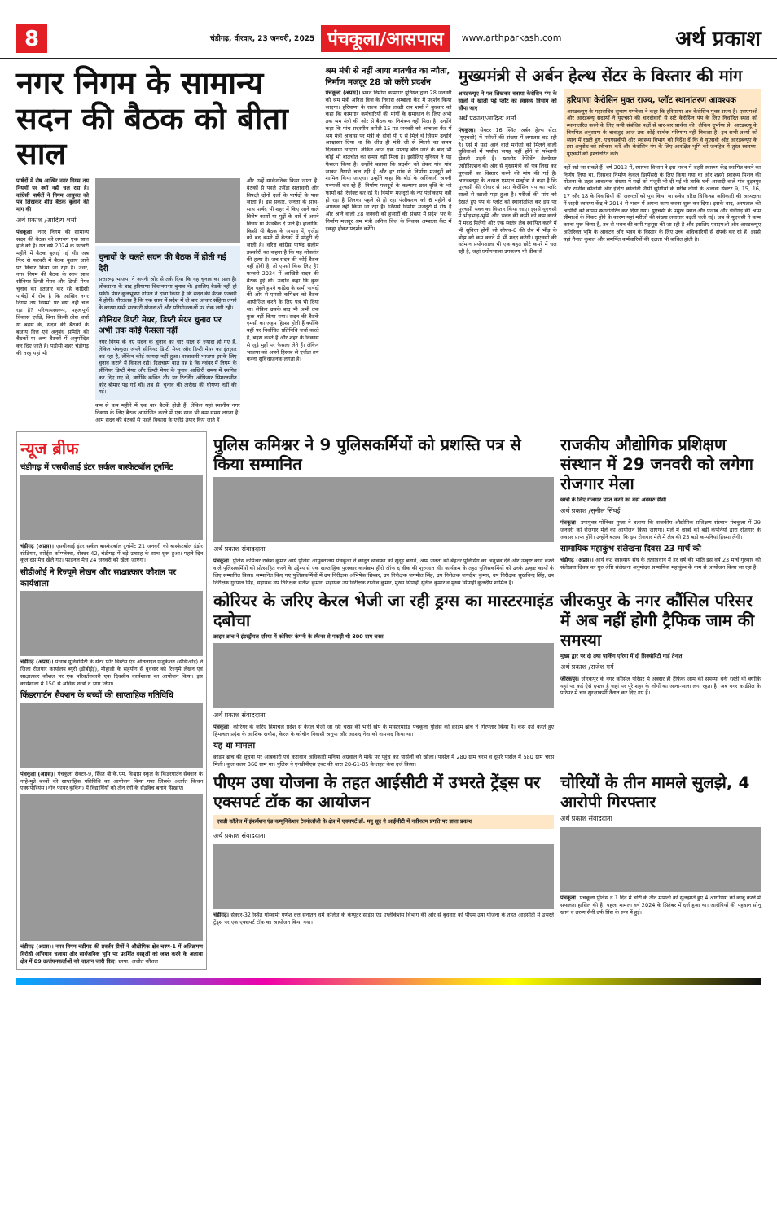8 चंडीगढ़, वीरवार, 23 जनवरी, 2025 पंचकूला/आसपास www.arthparkash.com अर्थ प्रकाश
नगर निगम के सामान्य सदन की बैठक को बीता साल
पार्षदों में रोष आखिर नगर निगम तय नियमों पर क्यों नहीं चल रहा है। कांग्रेसी पार्षदों ने निगम आयुक्त को पत्र लिखकर शीघ्र बैठक बुलाने की मांग की
अर्थ प्रकाश /आदित्य शर्मा
पंचकूला। नगर निगम की सामान्य सदन की बैठक को लगभग एक साल होने को है। गत वर्ष 2024 के फरवरी महीने में बैठक बुलाई गई थी। अब फिर से फरवरी में बैठक बुलाए जाने पर विचार किया जा रहा है। उधर, नगर निगम की बैठक के साथ साथ सीनियर डिप्टी मेयर और डिप्टी मेयर चुनाव का इंतजार कर रहे कांग्रेसी पार्षदों में रोष है कि आखिर नगर निगम तय नियमों पर क्यों नहीं चल रहा है? परिणामस्वरूप, महत्वपूर्ण विकास एजेंडे, बिना किसी ठोस चर्चा या बहस के, सदन की बैठकों के बजाय वित्त एवं अनुबंध समिति की बैठकों या अन्य बैठकों में अनुमोदित कर दिए जाते हैं। पड़ोसी शहर चंडीगढ़ की तरह यहां भी
चुनावों के चलते सदन की बैठक में होती गई देरी
सत्तारूढ़ भाजपा ने अपनी ओर से तर्क दिया कि यह चुनाव का साल है। लोकसभा के बाद हरियाणा विधानसभा चुनाव थे। इसलिए बैठकें नहीं हो सकीं। मेयर कुलभूषण गोयल ने दावा किया है कि सदन की बैठक फरवरी में होगी। गौरतलब है कि एक साल में प्रदेश में दो बार आचार संहिता लगने के कारण सभी सरकारी योजनाओं और परियोजनाओं पर रोक लगी रही।
सीनियर डिप्टी मेयर, डिप्टी मेयर चुनाव पर अभी तक कोई फैसला नहीं
नगर निगम के नए सदन के चुनाव को चार साल से ज्यादा हो गए हैं, लेकिन पंचकूला अपने सीनियर डिप्टी मेयर और डिप्टी मेयर का इंतज़ार कर रहा है, लेकिन कोई फ़ायदा नहीं हुआ। सत्ताधारी भाजपा इसके लिए चुनाव कराने में विफल रही। दिलचस्प बात यह है कि नवंबर में निगम के सीनियर डिप्टी मेयर और डिप्टी मेयर के चुनाव आखिरी समय में स्थगित कर दिए गए थे, क्योंकि कथित तौर पर रिटर्निंग ऑफिसर सिमरनजीत कौर बीमार पड़ गई थीं। तब से, चुनाव की तारीख की घोषणा नहीं की गई।
कम से कम महीने में एक बार बैठकें होती हैं, लेकिन यहां स्थानीय नगर निकाय के लिए बैठक आयोजित करने में एक साल भी कम समय लगता है। आम सदन की बैठकों से पहले विकास के एजेंडे तैयार किए जाते हैं
और उन्हें सार्वजनिक किया जाता है। बैठकों से पहले एजेंडा सत्ताधारी और विपक्षी दोनों दलों के पार्षदों के पास जाता है। इस प्रकार, जनता के साथ-साथ पार्षद भी शहर में किए जाने वाले विशेष कार्यों या मुद्दों के बारे में अपने विचार या फीडबैक दे पाते हैं। हालांकि, किसी भी बैठक के अभाव में, एजेंडा को बंद कमरे में बैठकों में मंजूरी दी जाती है। वरिष्ठ कांग्रेस पार्षद सलीम डबकौरी का कहना है कि यह लोकतंत्र की हत्या है। जब सदन की कोई बैठक नहीं होनी है, तो एमसी किस लिए है? फरवरी 2024 में आखिरी सदन की बैठक हुई थी। उन्होंने कहा कि कुछ दिन पहले हमने कांग्रेस के सभी पार्षदों की ओर से एमसी कमिश्नर को बैठक आयोजित करने के लिए पत्र भी दिया था। लेकिन उसके बाद भी अभी तक कुछ नहीं किया गया। सदन की बैठकें एमसी का अहम हिस्सा होती हैं क्योंकि यहीं पर निर्वाचित प्रतिनिधि चर्चा करते हैं, बहस करते हैं और शहर के विकास से जुड़े मुद्दों पर फैसला लेते हैं। लेकिन भाजपा को अपने हिसाब से एजेंडा तय करना सुविधाजनक लगता है।
श्रम मंत्री से नहीं आया बातचीत का न्यौता, निर्माण मजदूर 28 को करेंगे प्रदर्शन
पंचकूला (अप्रस)। भवन निर्माण कामगार यूनियन द्वारा 28 जनवरी को श्रम मंत्री अनिल विज के निवास अम्बाला कैंट में प्रदर्शन किया जाएगा। हरियाणा के राज्य सचिव लच्छी राम शर्मा ने बुधवार को कहा कि कामगार कर्मचारियों की मांगों के समाधान के लिए अभी तक श्रम मंत्री की ओर से बैठक का निमंत्रण नहीं मिला है। उन्होंने कहा कि पांच सदस्यीय कमेटी 15 गत जनवरी को अम्बाला कैंट में श्रम मंत्री आवास पर मंत्री के दोनों पी ए से मिले थे जिसमें उन्होंने आश्वासन दिया था कि शीघ्र ही मंत्री जी से मिलने का समय दिलवाया जाएगा। लेकिन आज एक सप्ताह बीत जाने के बाद भी कोई भी बातचीत का समय नहीं मिला है। इसीलिए यूनियन ने यह फैसला किया है। उन्होंने बताया कि प्रदर्शन को लेकर गांव गांव जाकर तैयारी चल रही है और हर गांव से निर्माण मजदूरों को शामिल किया जाएगा। उन्होंने कहा कि बोर्ड के अधिकारी अपनी मनमर्जी कर रहे हैं। निर्माण मजदूरों के कल्याण छात्र वृत्ति के भरे फार्मों को रिजेक्ट कर रहे हैं। निर्माण मजदूरों के नए पंजीकरण नहीं हो रहा है जिनका पहले से हो रहा पंजीकरण को 6 महीने से अपरूव नहीं किया जा रहा है। जिससे निर्माण मजदूरों में रोष है और आने वाली 28 जनवरी को हजारों की संख्या में प्रदेश भर के निर्माण मजदूर श्रम मंत्री अनिल विज के निवास अम्बाला कैंट में इकट्ठा होकर प्रदर्शन करेंगे।
मुख्यमंत्री से अर्बन हेल्थ सेंटर के विस्तार की मांग
आरडब्ल्यूए ने पत्र लिखकर बताया केरोसिन पंप के सालों से खाली पड़े प्लॉट को स्वास्थ्य विभाग को सौंपा जाए
अर्थ प्रकाश/आदित्य शर्मा
पंचकूला। सेक्टर 16 स्थित अर्बन हेल्थ सेंटर (यूएचसी) में मरीजों की संख्या में लगातार बढ़ रही है। ऐसे में यहां आने वाले मरीजों को मिलने वाली सुविधाओं में पर्याप्त जगह नहीं होने से परेशानी झेलनी पड़ती है। स्थानीय रेजिडेंट वेलफेयर एसोसिएशन की ओर से मुख्यमंत्री को पत्र लिख कर यूएचसी का विस्तार करने की मांग की गई है। आरडब्ल्यूए के अध्यक्ष एमएल मल्होत्रा ने कहा है कि यूएचसी की दीवार से सटा केरोसिन पंप का प्लॉट सालों से खाली पड़ा हुआ है। मरीजों की मांग को देखते हुए पंप के प्लॉट को स्थानांतरित कर इस पर यूएचसी भवन का विस्तार किया जाए। इससे यूएचसी में भीड़भाड़-भूमि और भवन की कमी को कम करने में मदद मिलेगी और एक स्वतंत्र लैब स्थापित करने में भी सुविधा होगी जो सीएच-6 की लैब में भीड़ के बोझ को कम करने में भी मदद करेगी। यूएचसी की वर्तमान प्रयोगशाला भी एक बहुत छोटे कमरे में चल रही है, जहां प्रयोगशाला उपकरण भी ठीक से
हरियाणा केरोसिन मुक्त राज्य, प्लॉट स्थानांतरण आवश्यक
आरडब्ल्यूए के महासचिव सुभाष पपनेजा ने कहा कि हरियाणा अब केरोसिन मुक्त राज्य है। एसएमओ और आरडब्ल्यू सदस्यों ने यूएचसी की चारदीवारी से सटे केरोसिन पंप के लिए निर्धारित स्थल को स्थानांतरित करने के लिए सभी संबंधित पक्षों से बार-बार प्रार्थना की। लेकिन दुर्भाग्य से, आरडब्ल्यू के नियमित अनुसरण के बावजूद आज तक कोई सार्थक परिणाम नहीं निकला है। इन सभी तथ्यों को ध्यान में रखते हुए, एचएसवीपी और स्वास्थ्य विभाग को निर्देश दें कि वे यूएसवी और आरडब्ल्यूए के इस अनुरोध को स्वीकार करें और केरोसिन पंप के लिए आरक्षित भूमि को जनहित में तुरंत स्वास्थ्य-यूएचसी को हस्तांतरित करें।
नहीं रखे जा सकते हैं। वर्ष 2013 में, स्वास्थ्य विभाग ने इस भवन में शहरी स्वास्थ्य केंद्र स्थापित करने का निर्णय लिया था, जिसका निर्माण केवल डिस्पेंसरी के लिए किया गया था और शहरी स्वास्थ्य मिशन की योजना के तहत आवश्यक संख्या में पदों को मंजूरी भी दी गई थी ताकि घनी आबादी वाले गांव बुड़नपुर और राजीव कॉलोनी और इंदिरा कॉलोनी जैसी झुग्गियों के गरीब लोगों के अलावा सेक्टर 9, 15, 16, 17 और 18 के निवासियों की जरूरतों को पूरा किया जा सके। वरिष्ठ चिकित्सा अधिकारी की अध्यक्षता में शहरी स्वास्थ्य केंद्र ने 2014 से भवन में अपना काम करना शुरू कर दिया। इसके बाद, अस्पताल की ओपीडी को वापस स्थानांतरित कर दिया गया। यूएचसी के प्रमुख स्थान और पंजाब और चंडीगढ़ की आम सीमाओं के निकट होने के कारण यहां मरीजों की संख्या लगातार बढ़ती चली गई। जब से यूएचसी ने काम करना शुरू किया है, तब से भवन की कमी महसूस की जा रही है और इसलिए एसएमओ और आरडब्ल्यूए अतिरिक्त भूमि के आवंटन और भवन के विस्तार के लिए उच्च अधिकारियों से संपर्क कर रहे हैं। इससे यहां तैनात कुशल और समर्पित कर्मचारियों की दक्षता भी बाधित होती है।
न्यूज ब्रीफ
चंडीगढ़ में एसबीआई इंटर सर्कल बास्केटबॉल टूर्नामेंट
चंडीगढ़ (अप्रस)। एसबीआई इंटर सर्कल बास्केटबॉल टूर्नामेंट 21 जनवरी को बास्केटबॉल इंडोर स्टेडियम, स्पोर्ट्स कॉम्प्लेक्स, सेक्टर 42, चंडीगढ़ में बड़े उत्साह के साथ शुरू हुआ। पहले दिन कुल दस मैच खेले गए। फाइनल मैच 24 जनवरी को खेला जाएगा।
सीडीओई ने रिज्यूमे लेखन और साक्षात्कार कौशल पर कार्यशाला
चंडीगढ़ (अप्रस)। पंजाब यूनिवर्सिटी के सेंटर फॉर डिस्टेंस एंड ऑनलाइन एजुकेशन (सीडीओई) ने जिला रोजगार कार्यालय ब्यूरो (डीबीईई), मोहाली के सहयोग से बुधवार को रिज्यूमे लेखन एवं साक्षात्कार कौशल पर एक परिवर्तनकारी एक दिवसीय कार्यशाला का आयोजन किया। इस कार्यशाला में 150 से अधिक छात्रों ने भाग लिया।
किंडरगार्टन सैक्शन के बच्चों की साप्ताहिक गतिविधि
पंचकूला (अप्रस)। पंचकूला सेक्टर-9, स्थित बी.के.एम. विश्वास स्कूल के किंडरगार्टन सैक्शन के नन्हे-मुन्ने बच्चों की साप्ताहिक गतिविधि का आयोजन किया गया जिसके अंतर्गत किचन एक्सपीरियंस (नॉन फायर कुकिंग) में विद्यार्थियों को तीन रंगों के सैंडविच बनाने सिखाए।
चंडीगढ़ (अप्रस)। नगर निगम चंडीगढ़ की प्रवर्तन टीमों ने औद्योगिक क्षेत्र चरण-1 में अतिक्रमण विरोधी अभियान चलाया और सार्वजनिक भूमि पर प्रदर्शित वस्तुओं को जब्त करने के अलावा क्षेत्र में 89 उल्लंघनकर्ताओं को चालान जारी किए। छाया: अजीत कौशल
पुलिस कमिश्नर ने 9 पुलिसकर्मियों को प्रशस्ति पत्र से किया सम्मानित
अर्थ प्रकाश संवाददाता
पंचकूला। पुलिस कमिश्नर राकेश कुमार आर्य पुलिस आयुक्तालय पंचकूला ने कानून व्यवस्था को सुदृढ़ बनाने, आम जनता को बेहतर पुलिसिंग का अनुभव देने और उत्कृष्ट कार्य करने वाले पुलिसकर्मियों को प्रोत्साहित करने के उद्देश्य से एक साप्ताहिक पुरस्कार कार्यक्रम हीरो ऑफ द वीक की शुरुआत थी। कार्यक्रम के तहत पुलिसकर्मियों को उनके उत्कृष्ट कार्यों के लिए सम्मानित किया। सम्मानित किए गए पुलिसकर्मियों में उप निरीक्षक अभिषेक छिब्बर, उप निरीक्षक जगमीत सिंह, उप निरीक्षक जगदीश कुमार, उप निरीक्षक सुखविन्द्र सिंह, उप निरीक्षक गुरपाल सिंह, सहायक उप निरीक्षक सतीश कुमार, सहायक उप निरीक्षक राजीव कुमार, मुख्य सिपाही सुनील कुमार व मुख्य सिपाही कुलदीप शामिल हैं।
राजकीय औद्योगिक प्रशिक्षण संस्थान में 29 जनवरी को लगेगा रोजगार मेला
छात्रों के लिए रोजगार प्राप्त करने का बडा अवसरः डीसी
अर्थ प्रकाश /सुनील सिंघई
पंचकूला। उपायुक्त मोनिका गुप्ता ने बताया कि राजकीय औद्योगिक प्रशिक्षण संस्थान पंचकूला में 29 जनवरी को रोजगार मेले का आयोजन किया जाएगा। मेले में छात्रों को बडी कंपनियों द्वारा रोजगार के अवसर प्राप्त होंगे। उन्होंने बताया कि इस रोजगार मेले में क्षेत्र की 25 बडी कम्पनियां हिस्सा लेंगी।
सामायिक महाकुंभ संलेखना दिवस 23 मार्च को
चंडीगढ़ (अप्रस)। आर्य वज्र स्वाध्याय संघ के तत्वावधान में हर वर्ष की भांति इस वर्ष 23 मार्च गुरुवार को संलेखना दिवस का गुरु श्रेष्ठि संलेखना अनुमोदन सामायिक महाकुंभ के नाम से आयोजन किया जा रहा है।
कोरियर के जरिए केरल भेजी जा रही ड्रग्स का मास्टरमाइंड दबोचा
क्राइम ब्रांच ने इंडस्ट्रीयल एरिया में कोरियर कंपनी के स्कैनर से पकड़ी थी 800 ग्राम चरस
अर्थ प्रकाश संवाददाता
पंचकूला। कोरियर के जरिए हिमाचल प्रदेश से केरल भेजी जा रही चरस की भारी खेप के मास्टरमाइंड पंचकूला पुलिस की क्राइम ब्रांच ने गिरफ्तार किया है। केस दर्ज करते हुए हिमाचल प्रदेश के आशिक राथौश, केरल के कोचीन निवासी अनूपा और अरशद नेना को नामजद किया था।
यह था मामला
क्राइम ब्रांच की सूचना पर आबकारी एवं कराधान अधिकारी मनिषा अग्रवाल ने मौके पर पहुंच कर पार्सलों को खोला। पार्सल में 280 ग्राम चरस व दूसरे पार्सल में 580 ग्राम चरस मिली। कुल वजन 860 ग्राम था। पुलिस ने एनडीपीएस एक्ट की धारा 20-61-85 के तहत केस दर्ज किया।
जीरकपुर के नगर कौंसिल परिसर में अब नहीं होगी ट्रैफिक जाम की समस्या
मुख्य द्वार पर दो तथा पार्किंग एरिया में दो सिक्योरिटी गार्ड तैनात
अर्थ प्रकाश /राजेश गर्ग
जीरकपुर। जीरकपुर के नगर कौंसिल परिसर में अक्सर ही ट्रैफिक जाम की समस्या बनी रहती थी क्योंकि यहां पर कई ऐसे दफ्तर है जहां पर पूरे शहर के लोगों का आना-जाना लगा रहता है। अब नगर कार्डसेल के परिसर में चार सुरक्षाकर्मी तैनात कर दिए गए हैं।
पीएम उषा योजना के तहत आईसीटी में उभरते ट्रेंड्स पर एक्सपर्ट टॉक का आयोजन
एसडी कॉलेज में इंफर्मेशन एंड कम्युनिकेशन टेक्नोलॉजी के क्षेत्र में एक्सपर्ट डॉ. मनु सूद ने आईसीटी में नवीनतम प्रगति पर डाला प्रकाश
अर्थ प्रकाश संवाददाता
चंडीगढ़। सेक्टर-32 स्थित गोस्वामी गणेश दत्त सनातन धर्म कॉलेज के कंप्यूटर साइंस एंड एप्लीकेशंस विभाग की ओर से बुधवार को पीएम उषा योजना के तहत आईसीटी में उभरते ट्रेंड्स पर एक एक्सपर्ट टॉक का आयोजन किया गया।
चोरियों के तीन मामले सुलझे, 4 आरोपी गिरफ्तार
अर्थ प्रकाश संवाददाता
पंचकूला। पंचकूला पुलिस ने 1 दिन में चोरी के तीन मामलों को सुलझाते हुए 4 आरोपियों को काबू करने में सफलता हासिल की है। पहला मामला वर्ष 2024 के सितंबर में दर्ज हुआ था। आरोपियों की पहचान सोनू खान व तरुण सैनी उर्फ प्रिंस के रूप में हुई।